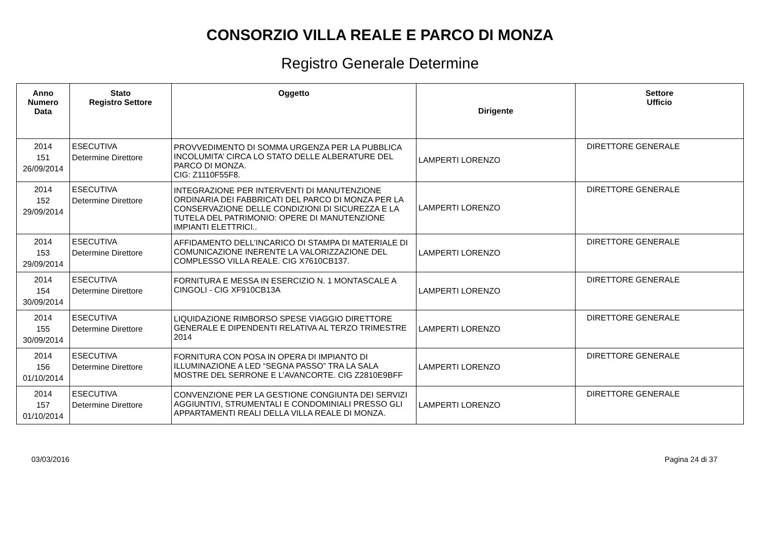CONSORZIO VILLA REALE E PARCO DI MONZA
Registro Generale Determine
| Anno Numero Data | Stato Registro Settore | Oggetto | Dirigente | Settore Ufficio |
| --- | --- | --- | --- | --- |
| 2014 151 26/09/2014 | ESECUTIVA Determine Direttore | PROVVEDIMENTO DI SOMMA URGENZA PER LA PUBBLICA INCOLUMITA’ CIRCA LO STATO DELLE ALBERATURE DEL PARCO DI MONZA. CIG: Z1110F55F8. | LAMPERTI LORENZO | DIRETTORE GENERALE |
| 2014 152 29/09/2014 | ESECUTIVA Determine Direttore | INTEGRAZIONE PER INTERVENTI DI MANUTENZIONE ORDINARIA DEI FABBRICATI DEL PARCO DI MONZA PER LA CONSERVAZIONE DELLE CONDIZIONI DI SICUREZZA E LA TUTELA DEL PATRIMONIO: OPERE DI MANUTENZIONE IMPIANTI ELETTRICI.. | LAMPERTI LORENZO | DIRETTORE GENERALE |
| 2014 153 29/09/2014 | ESECUTIVA Determine Direttore | AFFIDAMENTO DELL’INCARICO DI STAMPA DI MATERIALE DI COMUNICAZIONE INERENTE LA VALORIZZAZIONE DEL COMPLESSO VILLA REALE. CIG X7610CB137. | LAMPERTI LORENZO | DIRETTORE GENERALE |
| 2014 154 30/09/2014 | ESECUTIVA Determine Direttore | FORNITURA E MESSA IN ESERCIZIO N. 1 MONTASCALE A CINGOLI - CIG XF910CB13A | LAMPERTI LORENZO | DIRETTORE GENERALE |
| 2014 155 30/09/2014 | ESECUTIVA Determine Direttore | LIQUIDAZIONE RIMBORSO SPESE VIAGGIO DIRETTORE GENERALE E DIPENDENTI RELATIVA AL TERZO TRIMESTRE 2014 | LAMPERTI LORENZO | DIRETTORE GENERALE |
| 2014 156 01/10/2014 | ESECUTIVA Determine Direttore | FORNITURA CON POSA IN OPERA DI IMPIANTO DI ILLUMINAZIONE A LED “SEGNA PASSO” TRA LA SALA MOSTRE DEL SERRONE E L’AVANCORTE. CIG Z2810E9BFF | LAMPERTI LORENZO | DIRETTORE GENERALE |
| 2014 157 01/10/2014 | ESECUTIVA Determine Direttore | CONVENZIONE PER LA GESTIONE CONGIUNTA DEI SERVIZI AGGIUNTIVI, STRUMENTALI E CONDOMINIALI PRESSO GLI APPARTAMENTI REALI DELLA VILLA REALE DI MONZA. | LAMPERTI LORENZO | DIRETTORE GENERALE |
03/03/2016 Pagina 24 di 37